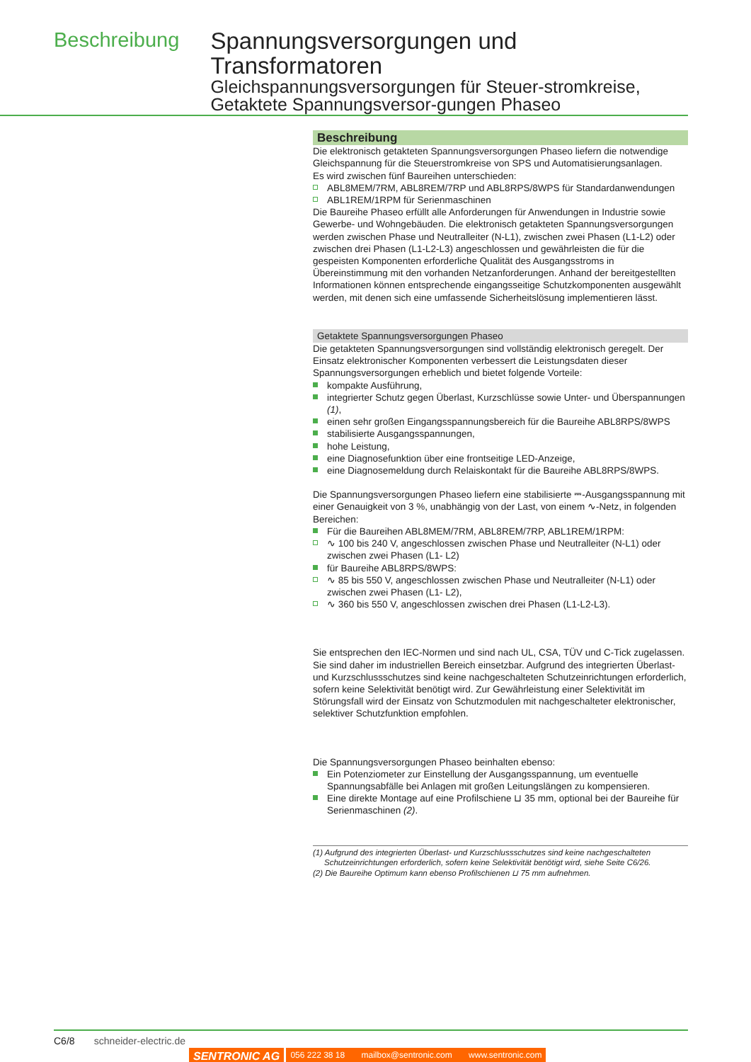Beschreibung
Spannungsversorgungen und Transformatoren
Gleichspannungsversorgungen für Steuer-stromkreise, Getaktete Spannungsversor-gungen Phaseo
Beschreibung
Die elektronisch getakteten Spannungsversorgungen Phaseo liefern die notwendige Gleichspannung für die Steuerstromkreise von SPS und Automatisierungsanlagen.
Es wird zwischen fünf Baureihen unterschieden:
ABL8MEM/7RM, ABL8REM/7RP und ABL8RPS/8WPS für Standardanwendungen
ABL1REM/1RPM für Serienmaschinen
Die Baureihe Phaseo erfüllt alle Anforderungen für Anwendungen in Industrie sowie Gewerbe- und Wohngebäuden. Die elektronisch getakteten Spannungsversorgungen werden zwischen Phase und Neutralleiter (N-L1), zwischen zwei Phasen (L1-L2) oder zwischen drei Phasen (L1-L2-L3) angeschlossen und gewährleisten die für die gespeisten Komponenten erforderliche Qualität des Ausgangsstroms in Übereinstimmung mit den vorhanden Netzanforderungen. Anhand der bereitgestellten Informationen können entsprechende eingangsseitige Schutzkomponenten ausgewählt werden, mit denen sich eine umfassende Sicherheitslösung implementieren lässt.
Getaktete Spannungsversorgungen Phaseo
Die getakteten Spannungsversorgungen sind vollständig elektronisch geregelt. Der Einsatz elektronischer Komponenten verbessert die Leistungsdaten dieser Spannungsversorgungen erheblich und bietet folgende Vorteile:
kompakte Ausführung,
integrierter Schutz gegen Überlast, Kurzschlüsse sowie Unter- und Überspannungen (1),
einen sehr großen Eingangsspannungsbereich für die Baureihe ABL8RPS/8WPS
stabilisierte Ausgangsspannungen,
hohe Leistung,
eine Diagnosefunktion über eine frontseitige LED-Anzeige,
eine Diagnosemeldung durch Relaiskontakt für die Baureihe ABL8RPS/8WPS.
Die Spannungsversorgungen Phaseo liefern eine stabilisierte ⎓-Ausgangsspannung mit einer Genauigkeit von 3 %, unabhängig von der Last, von einem ∿-Netz, in folgenden Bereichen:
Für die Baureihen ABL8MEM/7RM, ABL8REM/7RP, ABL1REM/1RPM:
∿ 100 bis 240 V, angeschlossen zwischen Phase und Neutralleiter (N-L1) oder zwischen zwei Phasen (L1- L2)
für Baureihe ABL8RPS/8WPS:
∿ 85 bis 550 V, angeschlossen zwischen Phase und Neutralleiter (N-L1) oder zwischen zwei Phasen (L1- L2),
∿ 360 bis 550 V, angeschlossen zwischen drei Phasen (L1-L2-L3).
Sie entsprechen den IEC-Normen und sind nach UL, CSA, TÜV und C-Tick zugelassen. Sie sind daher im industriellen Bereich einsetzbar. Aufgrund des integrierten Überlast- und Kurzschlussschutzes sind keine nachgeschalteten Schutzeinrichtungen erforderlich, sofern keine Selektivität benötigt wird. Zur Gewährleistung einer Selektivität im Störungsfall wird der Einsatz von Schutzmodulen mit nachgeschalteter elektronischer, selektiver Schutzfunktion empfohlen.
Die Spannungsversorgungen Phaseo beinhalten ebenso:
Ein Potenziometer zur Einstellung der Ausgangsspannung, um eventuelle Spannungsabfälle bei Anlagen mit großen Leitungslängen zu kompensieren.
Eine direkte Montage auf eine Profilschiene ⊔ 35 mm, optional bei der Baureihe für Serienmaschinen (2).
(1) Aufgrund des integrierten Überlast- und Kurzschlussschutzes sind keine nachgeschalteten
Schutzeinrichtungen erforderlich, sofern keine Selektivität benötigt wird, siehe Seite C6/26.
(2) Die Baureihe Optimum kann ebenso Profilschienen ⊔ 75 mm aufnehmen.
C6/8 schneider-electric.de
SENTRONIC AG 056 222 38 18 mailbox@sentronic.com www.sentronic.com